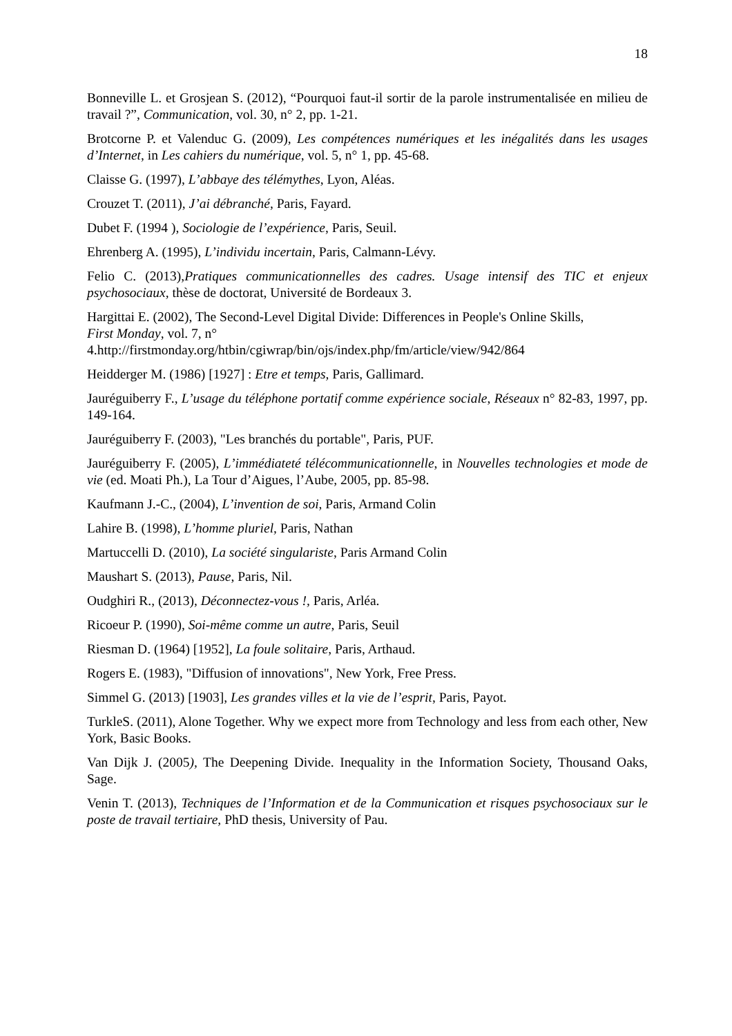18
Bonneville L. et Grosjean S. (2012), “Pourquoi faut-il sortir de la parole instrumentalisée en milieu de travail ?”, Communication, vol. 30, n° 2, pp. 1-21.
Brotcorne P. et Valenduc G. (2009), Les compétences numériques et les inégalités dans les usages d’Internet, in Les cahiers du numérique, vol. 5, n° 1, pp. 45-68.
Claisse G. (1997), L’abbaye des télémythes, Lyon, Aléas.
Crouzet T. (2011), J’ai débranché, Paris, Fayard.
Dubet F. (1994 ), Sociologie de l’expérience, Paris, Seuil.
Ehrenberg A. (1995), L’individu incertain, Paris, Calmann-Lévy.
Felio C. (2013),Pratiques communicationnelles des cadres. Usage intensif des TIC et enjeux psychosociaux, thèse de doctorat, Université de Bordeaux 3.
Hargittai E. (2002), The Second-Level Digital Divide: Differences in People's Online Skills,
First Monday, vol. 7, n°
4.http://firstmonday.org/htbin/cgiwrap/bin/ojs/index.php/fm/article/view/942/864
Heidderger M. (1986) [1927] : Etre et temps, Paris, Gallimard.
Jauréguiberry F., L’usage du téléphone portatif comme expérience sociale, Réseaux n° 82-83, 1997, pp. 149-164.
Jauréguiberry F. (2003), "Les branchés du portable", Paris, PUF.
Jauréguiberry F. (2005), L’immédiateté télécommunicationnelle, in Nouvelles technologies et mode de vie (ed. Moati Ph.), La Tour d’Aigues, l’Aube, 2005, pp. 85-98.
Kaufmann J.-C., (2004), L’invention de soi, Paris, Armand Colin
Lahire B. (1998), L’homme pluriel, Paris, Nathan
Martuccelli D. (2010), La société singulariste, Paris Armand Colin
Maushart S. (2013), Pause, Paris, Nil.
Oudghiri R., (2013), Déconnectez-vous !, Paris, Arléa.
Ricoeur P. (1990), Soi-même comme un autre, Paris, Seuil
Riesman D. (1964) [1952], La foule solitaire, Paris, Arthaud.
Rogers E. (1983), "Diffusion of innovations", New York, Free Press.
Simmel G. (2013) [1903], Les grandes villes et la vie de l’esprit, Paris, Payot.
TurkleS. (2011), Alone Together. Why we expect more from Technology and less from each other, New York, Basic Books.
Van Dijk J. (2005), The Deepening Divide. Inequality in the Information Society, Thousand Oaks, Sage.
Venin T. (2013), Techniques de l’Information et de la Communication et risques psychosociaux sur le poste de travail tertiaire, PhD thesis, University of Pau.